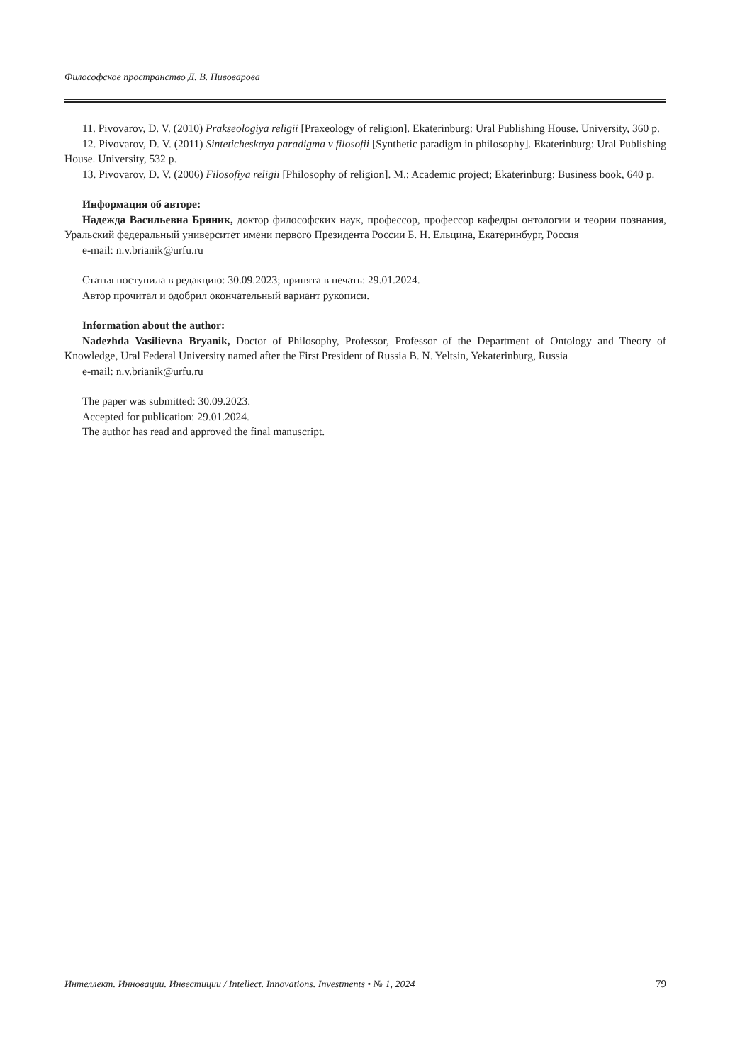Философское пространство Д. В. Пивоварова
11. Pivovarov, D. V. (2010) Prakseologiya religii [Praxeology of religion]. Ekaterinburg: Ural Publishing House. University, 360 p.
12. Pivovarov, D. V. (2011) Sinteticheskaya paradigma v filosofii [Synthetic paradigm in philosophy]. Ekaterinburg: Ural Publishing House. University, 532 p.
13. Pivovarov, D. V. (2006) Filosofiya religii [Philosophy of religion]. M.: Academic project; Ekaterinburg: Business book, 640 p.
Информация об авторе:
Надежда Васильевна Бряник, доктор философских наук, профессор, профессор кафедры онтологии и теории познания, Уральский федеральный университет имени первого Президента России Б. Н. Ельцина, Екатеринбург, Россия
e-mail: n.v.brianik@urfu.ru
Статья поступила в редакцию: 30.09.2023; принята в печать: 29.01.2024.
Автор прочитал и одобрил окончательный вариант рукописи.
Information about the author:
Nadezhda Vasilievna Bryanik, Doctor of Philosophy, Professor, Professor of the Department of Ontology and Theory of Knowledge, Ural Federal University named after the First President of Russia B. N. Yeltsin, Yekaterinburg, Russia
e-mail: n.v.brianik@urfu.ru
The paper was submitted: 30.09.2023.
Accepted for publication: 29.01.2024.
The author has read and approved the final manuscript.
Интеллект. Инновации. Инвестиции / Intellect. Innovations. Investments • № 1, 2024 79